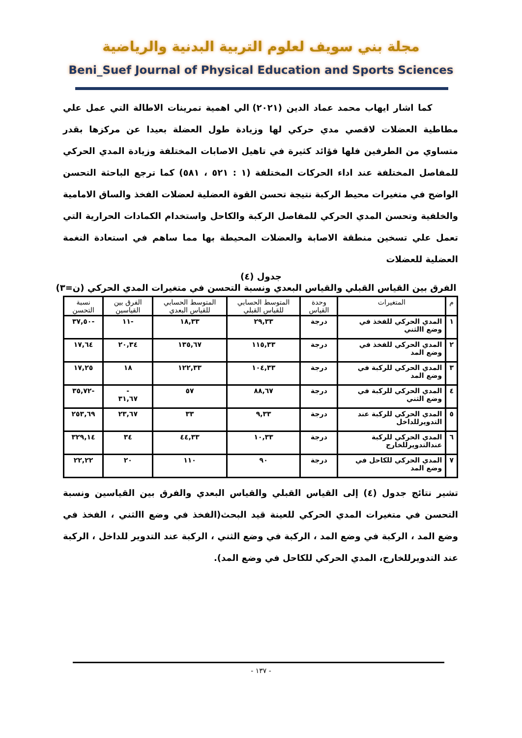مجلة بني سويف لعلوم التربية البدنية والرياضية
Beni_Suef Journal of Physical Education and Sports Sciences
كما اشار ايهاب محمد عماد الدين (٢٠٢١) الي اهمية تمرينات الاطالة التي عمل علي مطاطية العضلات لاقصي مدي حركي لها وزيادة طول العضلة بعيدا عن مركزها بقدر متساوي من الطرفين فلها فؤائد كثيرة في تاهيل الاصابات المختلفة وزيادة المدي الحركي للمفاصل المختلفة عند اداء الحركات المختلفة (١ : ٥٢١ ، ٥٨١) كما ترجع الباحثة التحسن الواضح في متغيرات محيط الركبة نتيجة تحسن القوة العضلية لعضلات الفخذ والساق الامامية والخلفية وتحسن المدي الحركي للمفاصل الركبة والكاحل واستخدام الكمادات الحرارية التي تعمل علي تسخين منطقة الاصابة والعضلات المحيطة بها مما ساهم في استعادة النغمة العضلية للعضلات
جدول (٤)
الفرق بين القياس القبلي والقياس البعدي ونسبة التحسن في متغيرات المدي الحركي (ن=٣)
| م | المتغيرات | وحدة القياس | المتوسط الحسابي للقياس القبلي | المتوسط الحسابي للقياس البعدي | الفرق بين القياسين | نسبة التحسن |
| --- | --- | --- | --- | --- | --- | --- |
| ١ | المدي الحركي للفخذ في وضع االثني | درجة | ٢٩,٣٣ | ١٨,٣٣ | -١١ | -٣٧,٥٠ |
| ٢ | المدي الحركي للفخذ في وضع المد | درجة | ١١٥,٣٣ | ١٣٥,٦٧ | ٢٠,٣٤ | ١٧,٦٤ |
| ٣ | المدي الحركي للركبة في وضع المد | درجة | ١٠٤,٣٣ | ١٢٢,٣٣ | ١٨ | ١٧,٢٥ |
| ٤ | المدي الحركي للركبة في وضع الثني | درجة | ٨٨,٦٧ | ٥٧ | - ٣١,٦٧ | -٣٥,٧٢ |
| ٥ | المدي الحركي للركبة عند التدويرللداخل | درجة | ٩,٣٣ | ٣٣ | ٢٣,٦٧ | ٢٥٣,٦٩ |
| ٦ | المدي الحركي للركبة عندالتدويرللخارج | درجة | ١٠,٣٣ | ٤٤,٣٣ | ٣٤ | ٣٢٩,١٤ |
| ٧ | المدي الحركي للكاحل في وضع المد | درجة | ٩٠ | ١١٠ | ٢٠ | ٢٢,٢٢ |
تشير نتائج جدول (٤) إلى القياس القبلي والقياس البعدي والفرق بين القياسين ونسبة التحسن في متغيرات المدي الحركي للعينة قيد البحث(الفخذ في وضع االثني ، الفخذ في وضع المد ، الركبة في وضع المد ، الركبة في وضع الثني ، الركبة عند التدوير للداخل ، الركبة عند التدويرللخارج، المدي الحركي للكاحل في وضع المد).
- ١٣٧ -